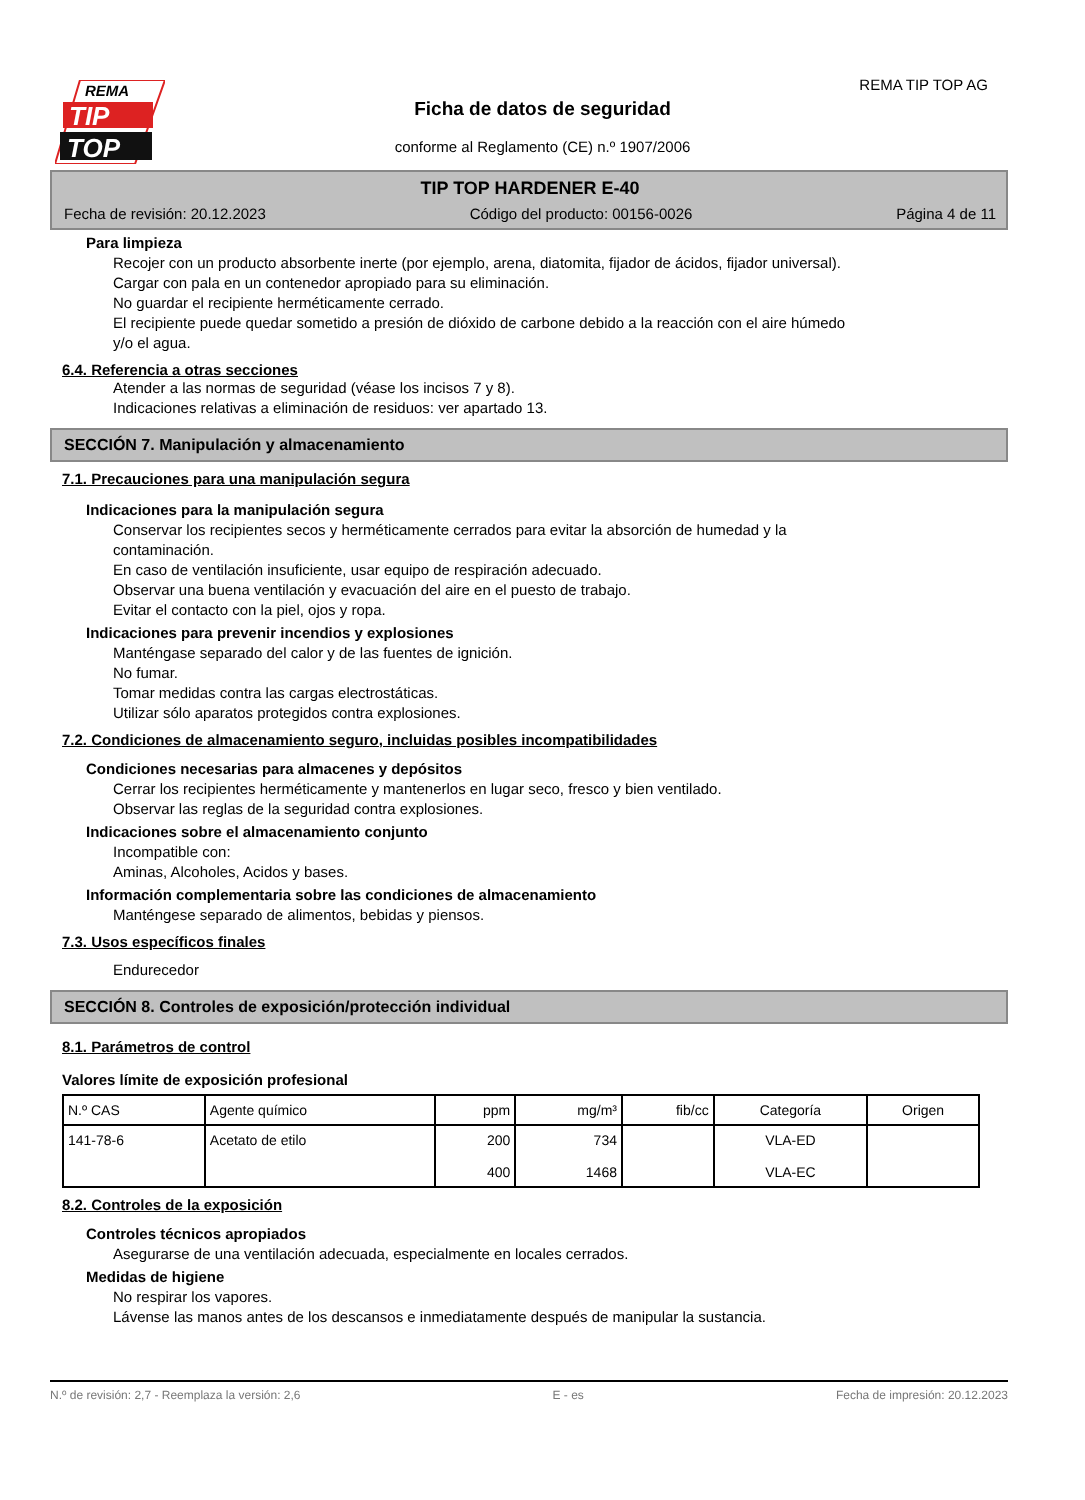REMA
TIP
TOP
REMA TIP TOP AG
Ficha de datos de seguridad
conforme al Reglamento (CE) n.º 1907/2006
TIP TOP HARDENER E-40
Fecha de revisión: 20.12.2023 Código del producto: 00156-0026 Página 4 de 11
Para limpieza
Recojer con un producto absorbente inerte (por ejemplo, arena, diatomita, fijador de ácidos, fijador universal).
Cargar con pala en un contenedor apropiado para su eliminación.
No guardar el recipiente herméticamente cerrado.
El recipiente puede quedar sometido a presión de dióxido de carbone debido a la reacción con el aire húmedo
y/o el agua.
6.4. Referencia a otras secciones
Atender a las normas de seguridad (véase los incisos 7 y 8).
Indicaciones relativas a eliminación de residuos: ver apartado 13.
SECCIÓN 7. Manipulación y almacenamiento
7.1. Precauciones para una manipulación segura
Indicaciones para la manipulación segura
Conservar los recipientes secos y herméticamente cerrados para evitar la absorción de humedad y la
contaminación.
En caso de ventilación insuficiente, usar equipo de respiración adecuado.
Observar una buena ventilación y evacuación del aire en el puesto de trabajo.
Evitar el contacto con la piel, ojos y ropa.
Indicaciones para prevenir incendios y explosiones
Manténgase separado del calor y de las fuentes de ignición.
No fumar.
Tomar medidas contra las cargas electrostáticas.
Utilizar sólo aparatos protegidos contra explosiones.
7.2. Condiciones de almacenamiento seguro, incluidas posibles incompatibilidades
Condiciones necesarias para almacenes y depósitos
Cerrar los recipientes herméticamente y mantenerlos en lugar seco, fresco y bien ventilado.
Observar las reglas de la seguridad contra explosiones.
Indicaciones sobre el almacenamiento conjunto
Incompatible con:
Aminas, Alcoholes, Acidos y bases.
Información complementaria sobre las condiciones de almacenamiento
Manténgese separado de alimentos, bebidas y piensos.
7.3. Usos específicos finales
Endurecedor
SECCIÓN 8. Controles de exposición/protección individual
8.1. Parámetros de control
Valores límite de exposición profesional
| N.º CAS | Agente químico | ppm | mg/m³ | fib/cc | Categoría | Origen |
| --- | --- | --- | --- | --- | --- | --- |
| 141-78-6 | Acetato de etilo | 200 400 | 734 1468 | | VLA-ED VLA-EC | |
8.2. Controles de la exposición
Controles técnicos apropiados
Asegurarse de una ventilación adecuada, especialmente en locales cerrados.
Medidas de higiene
No respirar los vapores.
Lávense las manos antes de los descansos e inmediatamente después de manipular la sustancia.
N.º de revisión: 2,7 - Reemplaza la versión: 2,6 E - es Fecha de impresión: 20.12.2023